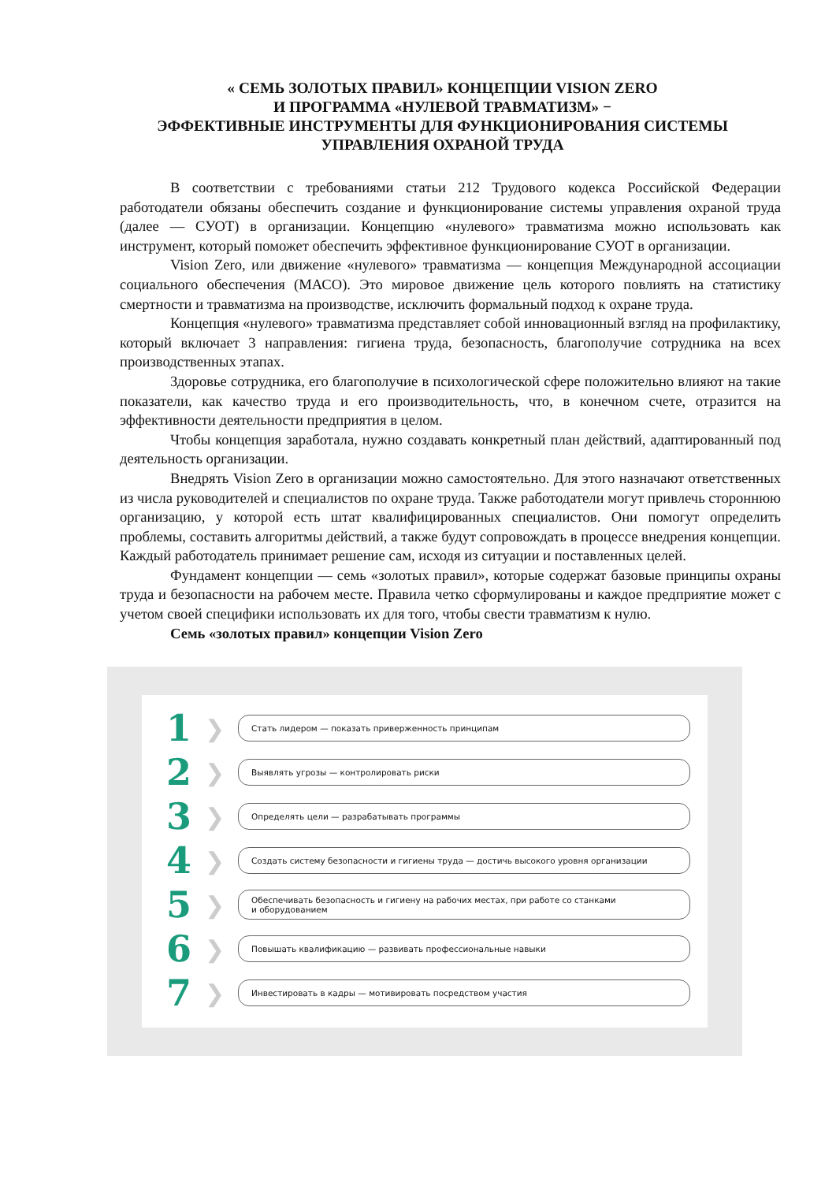« СЕМЬ ЗОЛОТЫХ ПРАВИЛ» КОНЦЕПЦИИ VISION ZERO
И ПРОГРАММА «НУЛЕВОЙ ТРАВМАТИЗМ» −
ЭФФЕКТИВНЫЕ ИНСТРУМЕНТЫ ДЛЯ ФУНКЦИОНИРОВАНИЯ СИСТЕМЫ
УПРАВЛЕНИЯ ОХРАНОЙ ТРУДА
В соответствии с требованиями статьи 212 Трудового кодекса Российской Федерации работодатели обязаны обеспечить создание и функционирование системы управления охраной труда (далее — СУОТ) в организации. Концепцию «нулевого» травматизма можно использовать как инструмент, который поможет обеспечить эффективное функционирование СУОТ в организации.
Vision Zero, или движение «нулевого» травматизма — концепция Международной ассоциации социального обеспечения (МАСО). Это мировое движение цель которого повлиять на статистику смертности и травматизма на производстве, исключить формальный подход к охране труда.
Концепция «нулевого» травматизма представляет собой инновационный взгляд на профилактику, который включает 3 направления: гигиена труда, безопасность, благополучие сотрудника на всех производственных этапах.
Здоровье сотрудника, его благополучие в психологической сфере положительно влияют на такие показатели, как качество труда и его производительность, что, в конечном счете, отразится на эффективности деятельности предприятия в целом.
Чтобы концепция заработала, нужно создавать конкретный план действий, адаптированный под деятельность организации.
Внедрять Vision Zero в организации можно самостоятельно. Для этого назначают ответственных из числа руководителей и специалистов по охране труда. Также работодатели могут привлечь стороннюю организацию, у которой есть штат квалифицированных специалистов. Они помогут определить проблемы, составить алгоритмы действий, а также будут сопровождать в процессе внедрения концепции. Каждый работодатель принимает решение сам, исходя из ситуации и поставленных целей.
Фундамент концепции — семь «золотых правил», которые содержат базовые принципы охраны труда и безопасности на рабочем месте. Правила четко сформулированы и каждое предприятие может с учетом своей специфики использовать их для того, чтобы свести травматизм к нулю.
Семь «золотых правил» концепции Vision Zero
1
❯
Стать лидером — показать приверженность принципам
2
❯
Выявлять угрозы — контролировать риски
3
❯
Определять цели — разрабатывать программы
4
❯
Создать систему безопасности и гигиены труда — достичь высокого уровня организации
5
❯
Обеспечивать безопасность и гигиену на рабочих местах, при работе со станками
и оборудованием
6
❯
Повышать квалификацию — развивать профессиональные навыки
7
❯
Инвестировать в кадры — мотивировать посредством участия